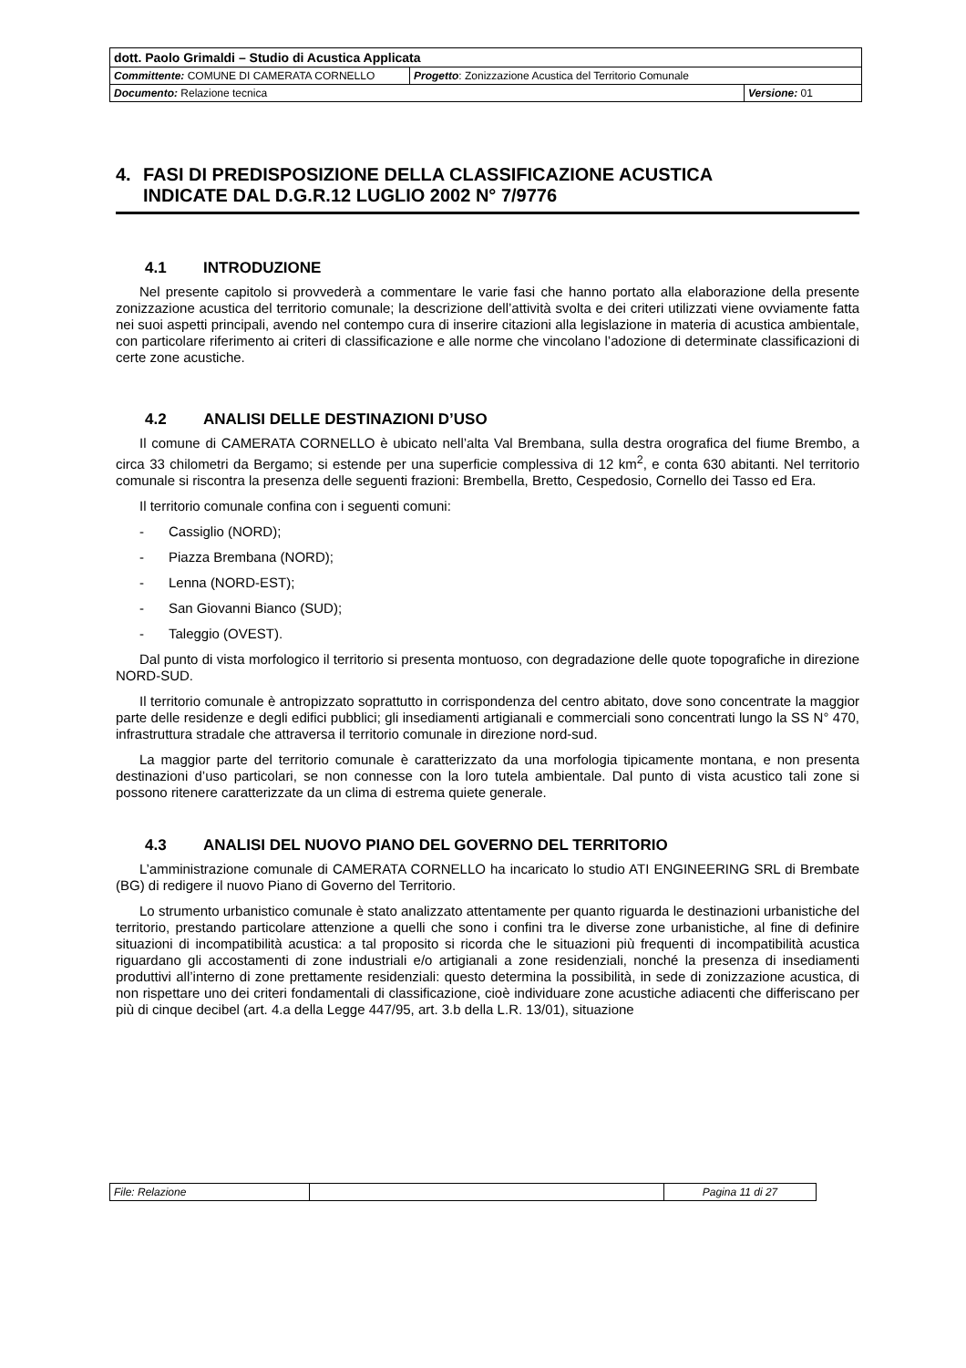| dott. Paolo Grimaldi – Studio di Acustica Applicata | | |
| Committente: COMUNE DI CAMERATA CORNELLO | Progetto : Zonizzazione Acustica del Territorio Comunale | |
| Documento: Relazione tecnica | | Versione: 01 |
4. FASI DI PREDISPOSIZIONE DELLA CLASSIFICAZIONE ACUSTICA
INDICATE DAL D.G.R.12 LUGLIO 2002 N° 7/9776
4.1 INTRODUZIONE
Nel presente capitolo si provvederà a commentare le varie fasi che hanno portato alla elaborazione della presente zonizzazione acustica del territorio comunale; la descrizione dell’attività svolta e dei criteri utilizzati viene ovviamente fatta nei suoi aspetti principali, avendo nel contempo cura di inserire citazioni alla legislazione in materia di acustica ambientale, con particolare riferimento ai criteri di classificazione e alle norme che vincolano l’adozione di determinate classificazioni di certe zone acustiche.
4.2 ANALISI DELLE DESTINAZIONI D’USO
Il comune di CAMERATA CORNELLO è ubicato nell’alta Val Brembana, sulla destra orografica del fiume Brembo, a circa 33 chilometri da Bergamo; si estende per una superficie complessiva di 12 km<sup>2</sup>, e conta 630 abitanti. Nel territorio comunale si riscontra la presenza delle seguenti frazioni: Brembella, Bretto, Cespedosio, Cornello dei Tasso ed Era.
Il territorio comunale confina con i seguenti comuni:
- Cassiglio (NORD);
- Piazza Brembana (NORD);
- Lenna (NORD-EST);
- San Giovanni Bianco (SUD);
- Taleggio (OVEST).
Dal punto di vista morfologico il territorio si presenta montuoso, con degradazione delle quote topografiche in direzione NORD-SUD.
Il territorio comunale è antropizzato soprattutto in corrispondenza del centro abitato, dove sono concentrate la maggior parte delle residenze e degli edifici pubblici; gli insediamenti artigianali e commerciali sono concentrati lungo la SS N° 470, infrastruttura stradale che attraversa il territorio comunale in direzione nord-sud.
La maggior parte del territorio comunale è caratterizzato da una morfologia tipicamente montana, e non presenta destinazioni d’uso particolari, se non connesse con la loro tutela ambientale. Dal punto di vista acustico tali zone si possono ritenere caratterizzate da un clima di estrema quiete generale.
4.3 ANALISI DEL NUOVO PIANO DEL GOVERNO DEL TERRITORIO
L’amministrazione comunale di CAMERATA CORNELLO ha incaricato lo studio ATI ENGINEERING SRL di Brembate (BG) di redigere il nuovo Piano di Governo del Territorio.
Lo strumento urbanistico comunale è stato analizzato attentamente per quanto riguarda le destinazioni urbanistiche del territorio, prestando particolare attenzione a quelli che sono i confini tra le diverse zone urbanistiche, al fine di definire situazioni di incompatibilità acustica: a tal proposito si ricorda che le situazioni più frequenti di incompatibilità acustica riguardano gli accostamenti di zone industriali e/o artigianali a zone residenziali, nonché la presenza di insediamenti produttivi all’interno di zone prettamente residenziali: questo determina la possibilità, in sede di zonizzazione acustica, di non rispettare uno dei criteri fondamentali di classificazione, cioè individuare zone acustiche adiacenti che differiscano per più di cinque decibel (art. 4.a della Legge 447/95, art. 3.b della L.R. 13/01), situazione
| File: Relazione | | Pagina 11 di 27 |